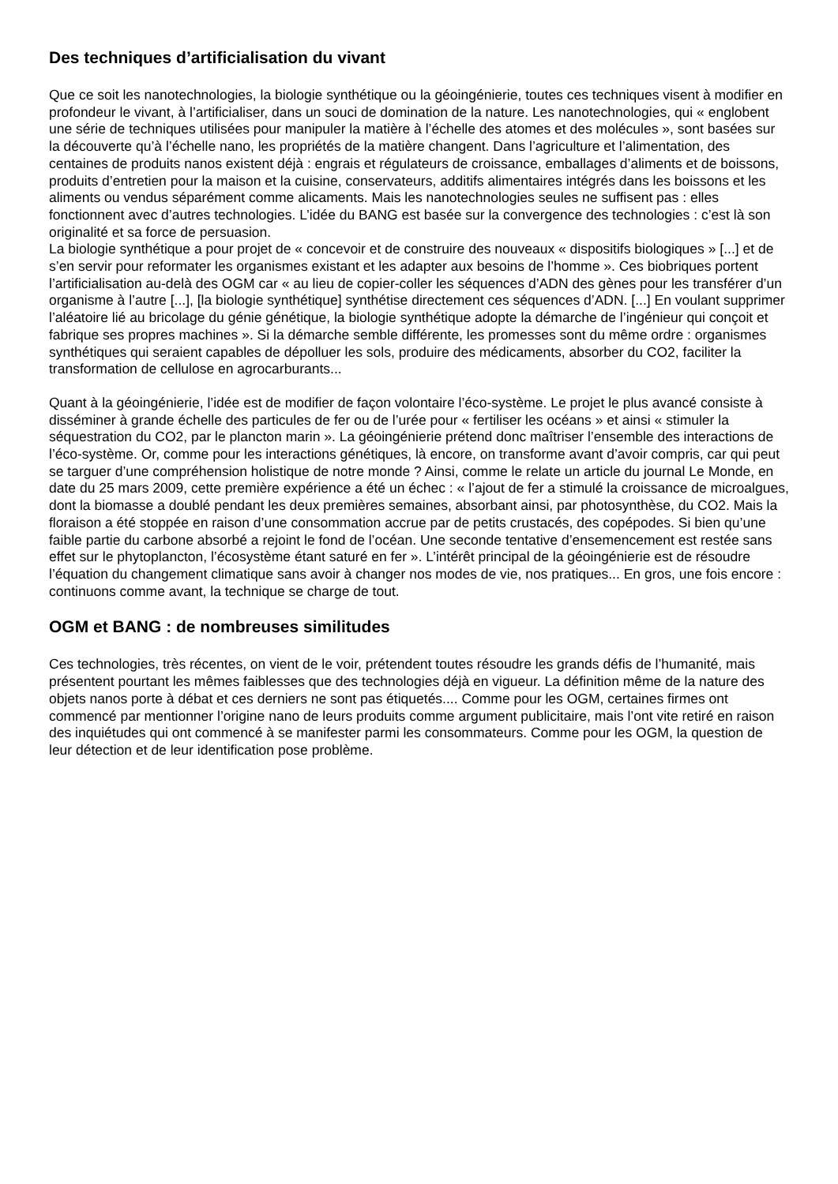Des techniques d’artificialisation du vivant
Que ce soit les nanotechnologies, la biologie synthétique ou la géoingénierie, toutes ces techniques visent à modifier en profondeur le vivant, à l’artificialiser, dans un souci de domination de la nature. Les nanotechnologies, qui « englobent une série de techniques utilisées pour manipuler la matière à l’échelle des atomes et des molécules », sont basées sur la découverte qu’à l’échelle nano, les propriétés de la matière changent. Dans l’agriculture et l’alimentation, des centaines de produits nanos existent déjà : engrais et régulateurs de croissance, emballages d’aliments et de boissons, produits d’entretien pour la maison et la cuisine, conservateurs, additifs alimentaires intégrés dans les boissons et les aliments ou vendus séparément comme alicaments. Mais les nanotechnologies seules ne suffisent pas : elles fonctionnent avec d’autres technologies. L’idée du BANG est basée sur la convergence des technologies : c’est là son originalité et sa force de persuasion.
La biologie synthétique a pour projet de « concevoir et de construire des nouveaux « dispositifs biologiques » [...] et de s’en servir pour reformater les organismes existant et les adapter aux besoins de l’homme ». Ces biobriques portent l’artificialisation au-delà des OGM car « au lieu de copier-coller les séquences d’ADN des gènes pour les transférer d’un organisme à l’autre [...], [la biologie synthétique] synthétise directement ces séquences d’ADN. [...] En voulant supprimer l’aléatoire lié au bricolage du génie génétique, la biologie synthétique adopte la démarche de l’ingénieur qui conçoit et fabrique ses propres machines ». Si la démarche semble différente, les promesses sont du même ordre : organismes synthétiques qui seraient capables de dépolluer les sols, produire des médicaments, absorber du CO2, faciliter la transformation de cellulose en agrocarburants...
Quant à la géoingénierie, l’idée est de modifier de façon volontaire l’éco-système. Le projet le plus avancé consiste à disséminer à grande échelle des particules de fer ou de l’urée pour « fertiliser les océans » et ainsi « stimuler la séquestration du CO2, par le plancton marin ». La géoingénierie prétend donc maîtriser l’ensemble des interactions de l’éco-système. Or, comme pour les interactions génétiques, là encore, on transforme avant d’avoir compris, car qui peut se targuer d’une compréhension holistique de notre monde ? Ainsi, comme le relate un article du journal Le Monde, en date du 25 mars 2009, cette première expérience a été un échec : « l’ajout de fer a stimulé la croissance de microalgues, dont la biomasse a doublé pendant les deux premières semaines, absorbant ainsi, par photosynthèse, du CO2. Mais la floraison a été stoppée en raison d’une consommation accrue par de petits crustacés, des copépodes. Si bien qu’une faible partie du carbone absorbé a rejoint le fond de l’océan. Une seconde tentative d’ensemencement est restée sans effet sur le phytoplancton, l’écosystème étant saturé en fer ». L’intérêt principal de la géoingénierie est de résoudre l’équation du changement climatique sans avoir à changer nos modes de vie, nos pratiques... En gros, une fois encore : continuons comme avant, la technique se charge de tout.
OGM et BANG : de nombreuses similitudes
Ces technologies, très récentes, on vient de le voir, prétendent toutes résoudre les grands défis de l’humanité, mais présentent pourtant les mêmes faiblesses que des technologies déjà en vigueur. La définition même de la nature des objets nanos porte à débat et ces derniers ne sont pas étiquetés.... Comme pour les OGM, certaines firmes ont commencé par mentionner l’origine nano de leurs produits comme argument publicitaire, mais l’ont vite retiré en raison des inquiétudes qui ont commencé à se manifester parmi les consommateurs. Comme pour les OGM, la question de leur détection et de leur identification pose problème.